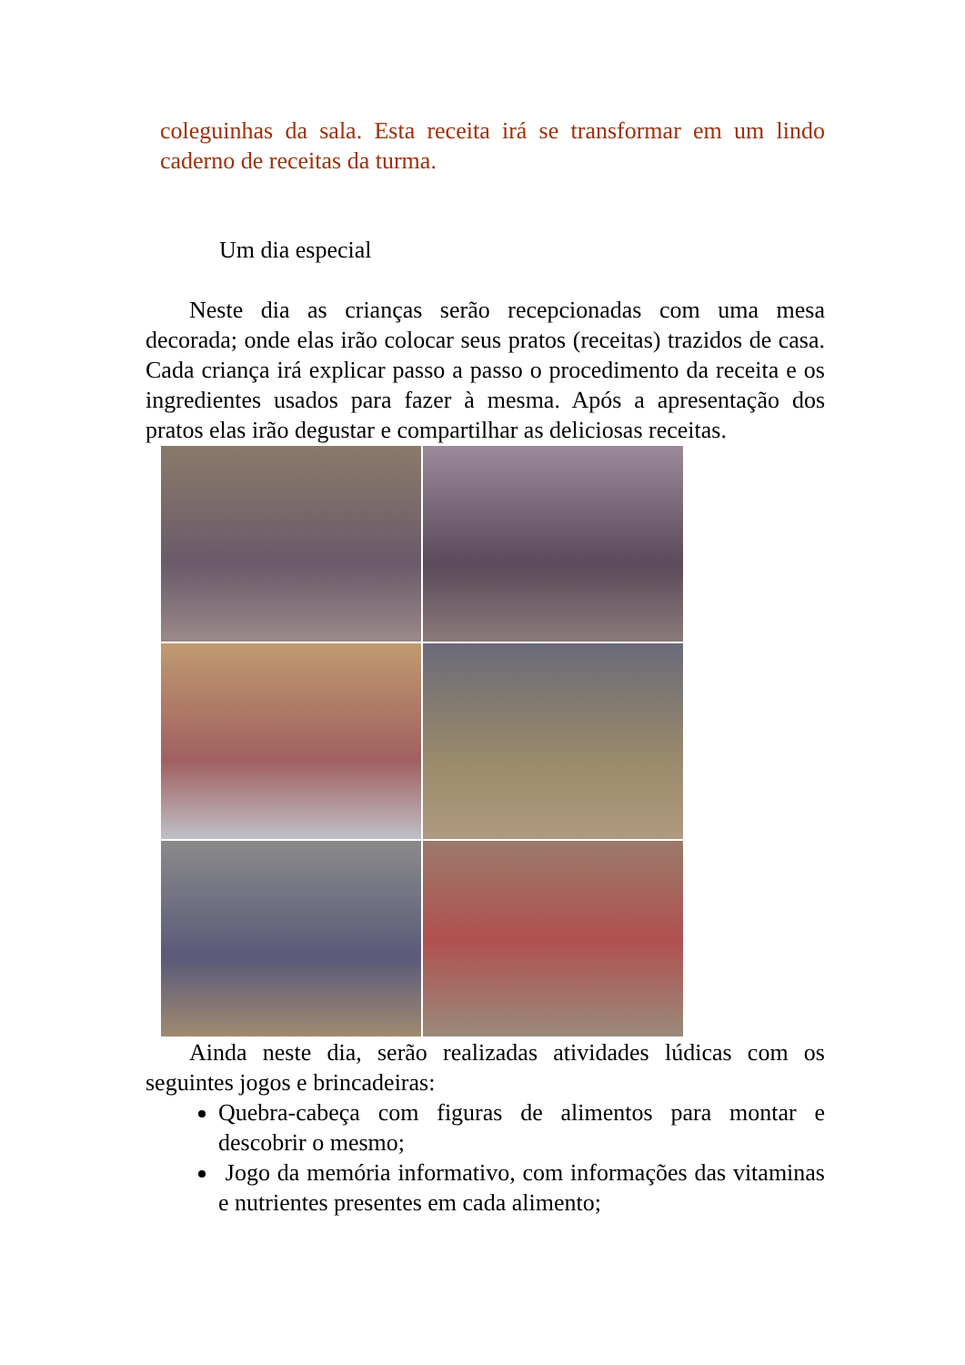coleguinhas da sala. Esta receita irá se transformar em um lindo caderno de receitas da turma.
Um dia especial
Neste dia as crianças serão recepcionadas com uma mesa decorada; onde elas irão colocar seus pratos (receitas) trazidos de casa. Cada criança irá explicar passo a passo o procedimento da receita e os ingredientes usados para fazer à mesma. Após a apresentação dos pratos elas irão degustar e compartilhar as deliciosas receitas.
Ainda neste dia, serão realizadas atividades lúdicas com os seguintes jogos e brincadeiras:
Quebra-cabeça com figuras de alimentos para montar e descobrir o mesmo;
Jogo da memória informativo, com informações das vitaminas e nutrientes presentes em cada alimento;